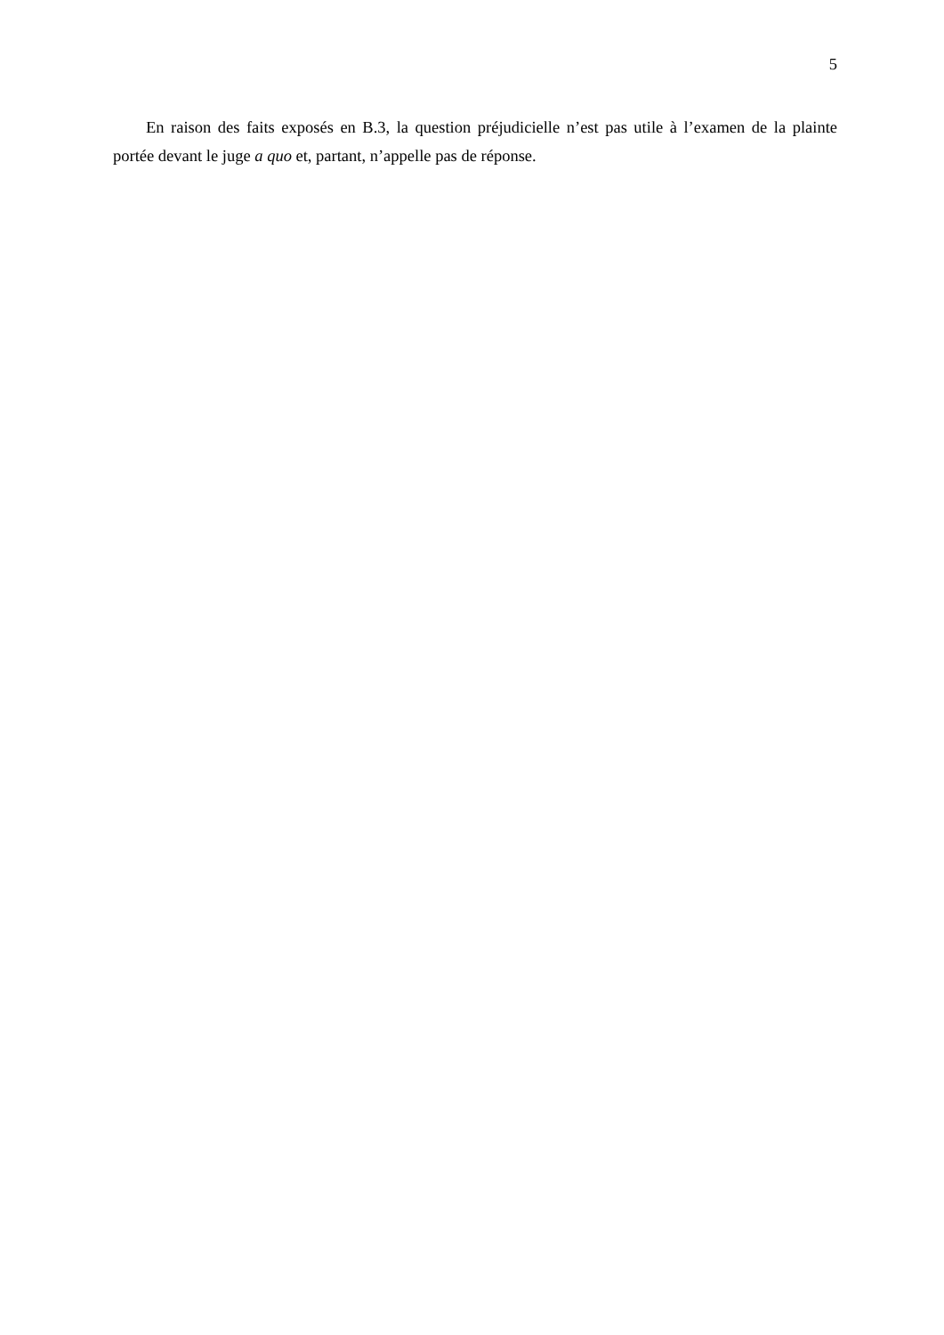5
En raison des faits exposés en B.3, la question préjudicielle n’est pas utile à l’examen de la plainte portée devant le juge a quo et, partant, n’appelle pas de réponse.